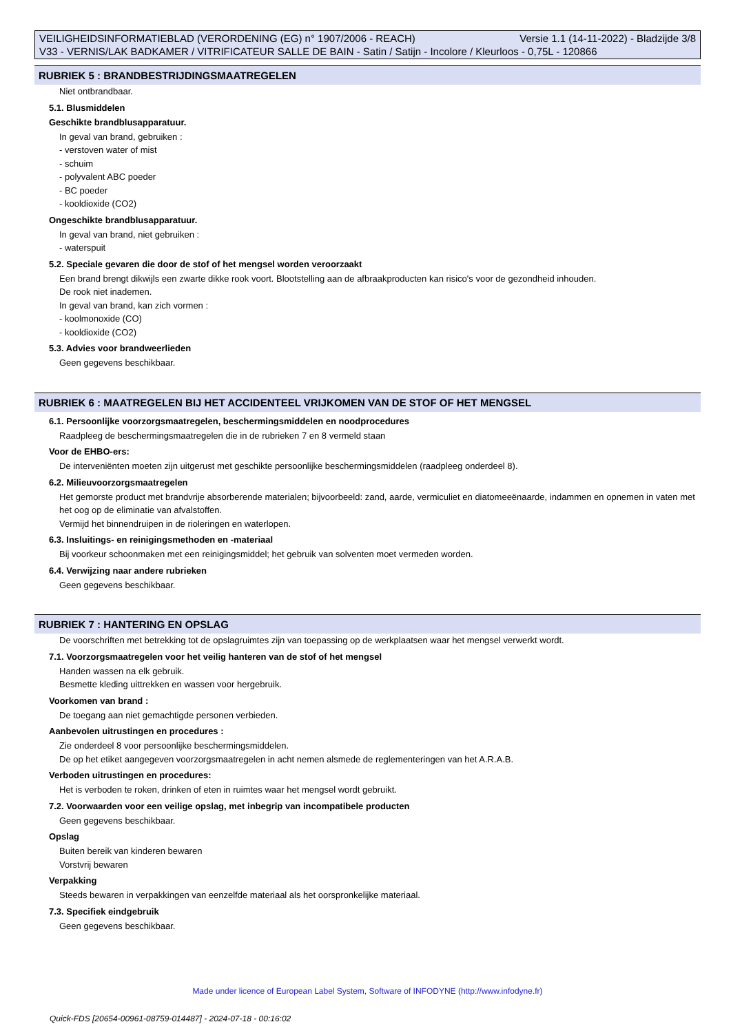Versie 1.1 (14-11-2022) - Bladzijde 3/8 VEILIGHEIDSINFORMATIEBLAD (VERORDENING (EG) n° 1907/2006 - REACH)
V33 - VERNIS/LAK BADKAMER / VITRIFICATEUR SALLE DE BAIN - Satin / Satijn - Incolore / Kleurloos - 0,75L - 120866
RUBRIEK 5 : BRANDBESTRIJDINGSMAATREGELEN
Niet ontbrandbaar.
5.1. Blusmiddelen
Geschikte brandblusapparatuur.
In geval van brand, gebruiken :
- verstoven water of mist
- schuim
- polyvalent ABC poeder
- BC poeder
- kooldioxide (CO2)
Ongeschikte brandblusapparatuur.
In geval van brand, niet gebruiken :
- waterspuit
5.2. Speciale gevaren die door de stof of het mengsel worden veroorzaakt
Een brand brengt dikwijls een zwarte dikke rook voort. Blootstelling aan de afbraakproducten kan risico's voor de gezondheid inhouden.
De rook niet inademen.
In geval van brand, kan zich vormen :
- koolmonoxide (CO)
- kooldioxide (CO2)
5.3. Advies voor brandweerlieden
Geen gegevens beschikbaar.
RUBRIEK 6 : MAATREGELEN BIJ HET ACCIDENTEEL VRIJKOMEN VAN DE STOF OF HET MENGSEL
6.1. Persoonlijke voorzorgsmaatregelen, beschermingsmiddelen en noodprocedures
Raadpleeg de beschermingsmaatregelen die in de rubrieken 7 en 8 vermeld staan
Voor de EHBO-ers:
De interveniënten moeten zijn uitgerust met geschikte persoonlijke beschermingsmiddelen (raadpleeg onderdeel 8).
6.2. Milieuvoorzorgsmaatregelen
Het gemorste product met brandvrije absorberende materialen; bijvoorbeeld: zand, aarde, vermiculiet en diatomeeënaarde, indammen en opnemen in vaten met het oog op de eliminatie van afvalstoffen.
Vermijd het binnendruipen in de rioleringen en waterlopen.
6.3. Insluitings- en reinigingsmethoden en -materiaal
Bij voorkeur schoonmaken met een reinigingsmiddel; het gebruik van solventen moet vermeden worden.
6.4. Verwijzing naar andere rubrieken
Geen gegevens beschikbaar.
RUBRIEK 7 : HANTERING EN OPSLAG
De voorschriften met betrekking tot de opslagruimtes zijn van toepassing op de werkplaatsen waar het mengsel verwerkt wordt.
7.1. Voorzorgsmaatregelen voor het veilig hanteren van de stof of het mengsel
Handen wassen na elk gebruik.
Besmette kleding uittrekken en wassen voor hergebruik.
Voorkomen van brand :
De toegang aan niet gemachtigde personen verbieden.
Aanbevolen uitrustingen en procedures :
Zie onderdeel 8 voor persoonlijke beschermingsmiddelen.
De op het etiket aangegeven voorzorgsmaatregelen in acht nemen alsmede de reglementeringen van het A.R.A.B.
Verboden uitrustingen en procedures:
Het is verboden te roken, drinken of eten in ruimtes waar het mengsel wordt gebruikt.
7.2. Voorwaarden voor een veilige opslag, met inbegrip van incompatibele producten
Geen gegevens beschikbaar.
Opslag
Buiten bereik van kinderen bewaren
Vorstvrij bewaren
Verpakking
Steeds bewaren in verpakkingen van eenzelfde materiaal als het oorspronkelijke materiaal.
7.3. Specifiek eindgebruik
Geen gegevens beschikbaar.
Made under licence of European Label System, Software of INFODYNE (http://www.infodyne.fr)
Quick-FDS [20654-00961-08759-014487] - 2024-07-18 - 00:16:02